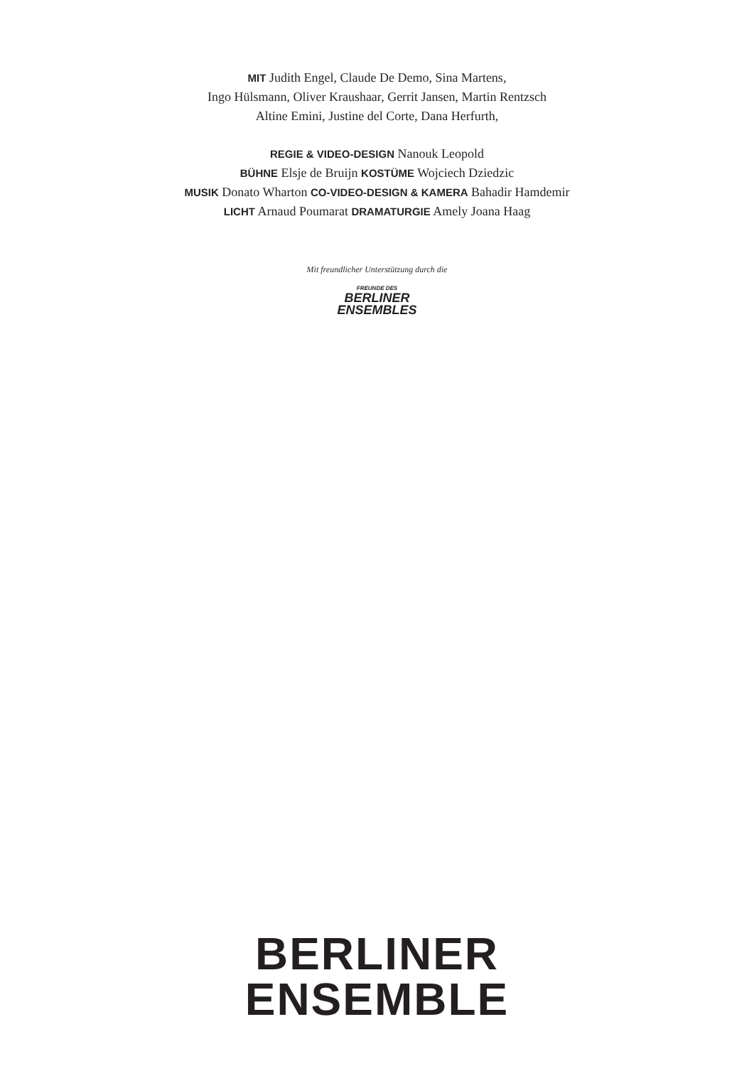MIT Judith Engel, Claude De Demo, Sina Martens,
Ingo Hülsmann, Oliver Kraushaar, Gerrit Jansen, Martin Rentzsch
Altine Emini, Justine del Corte, Dana Herfurth,
REGIE & VIDEO-DESIGN Nanouk Leopold
BÜHNE Elsje de Bruijn KOSTÜME Wojciech Dziedzic
MUSIK Donato Wharton CO-VIDEO-DESIGN & KAMERA Bahadir Hamdemir
LICHT Arnaud Poumarat DRAMATURGIE Amely Joana Haag
Mit freundlicher Unterstützung durch die
FREUNDE DES
BERLINER
ENSEMBLES
BERLINER
ENSEMBLE